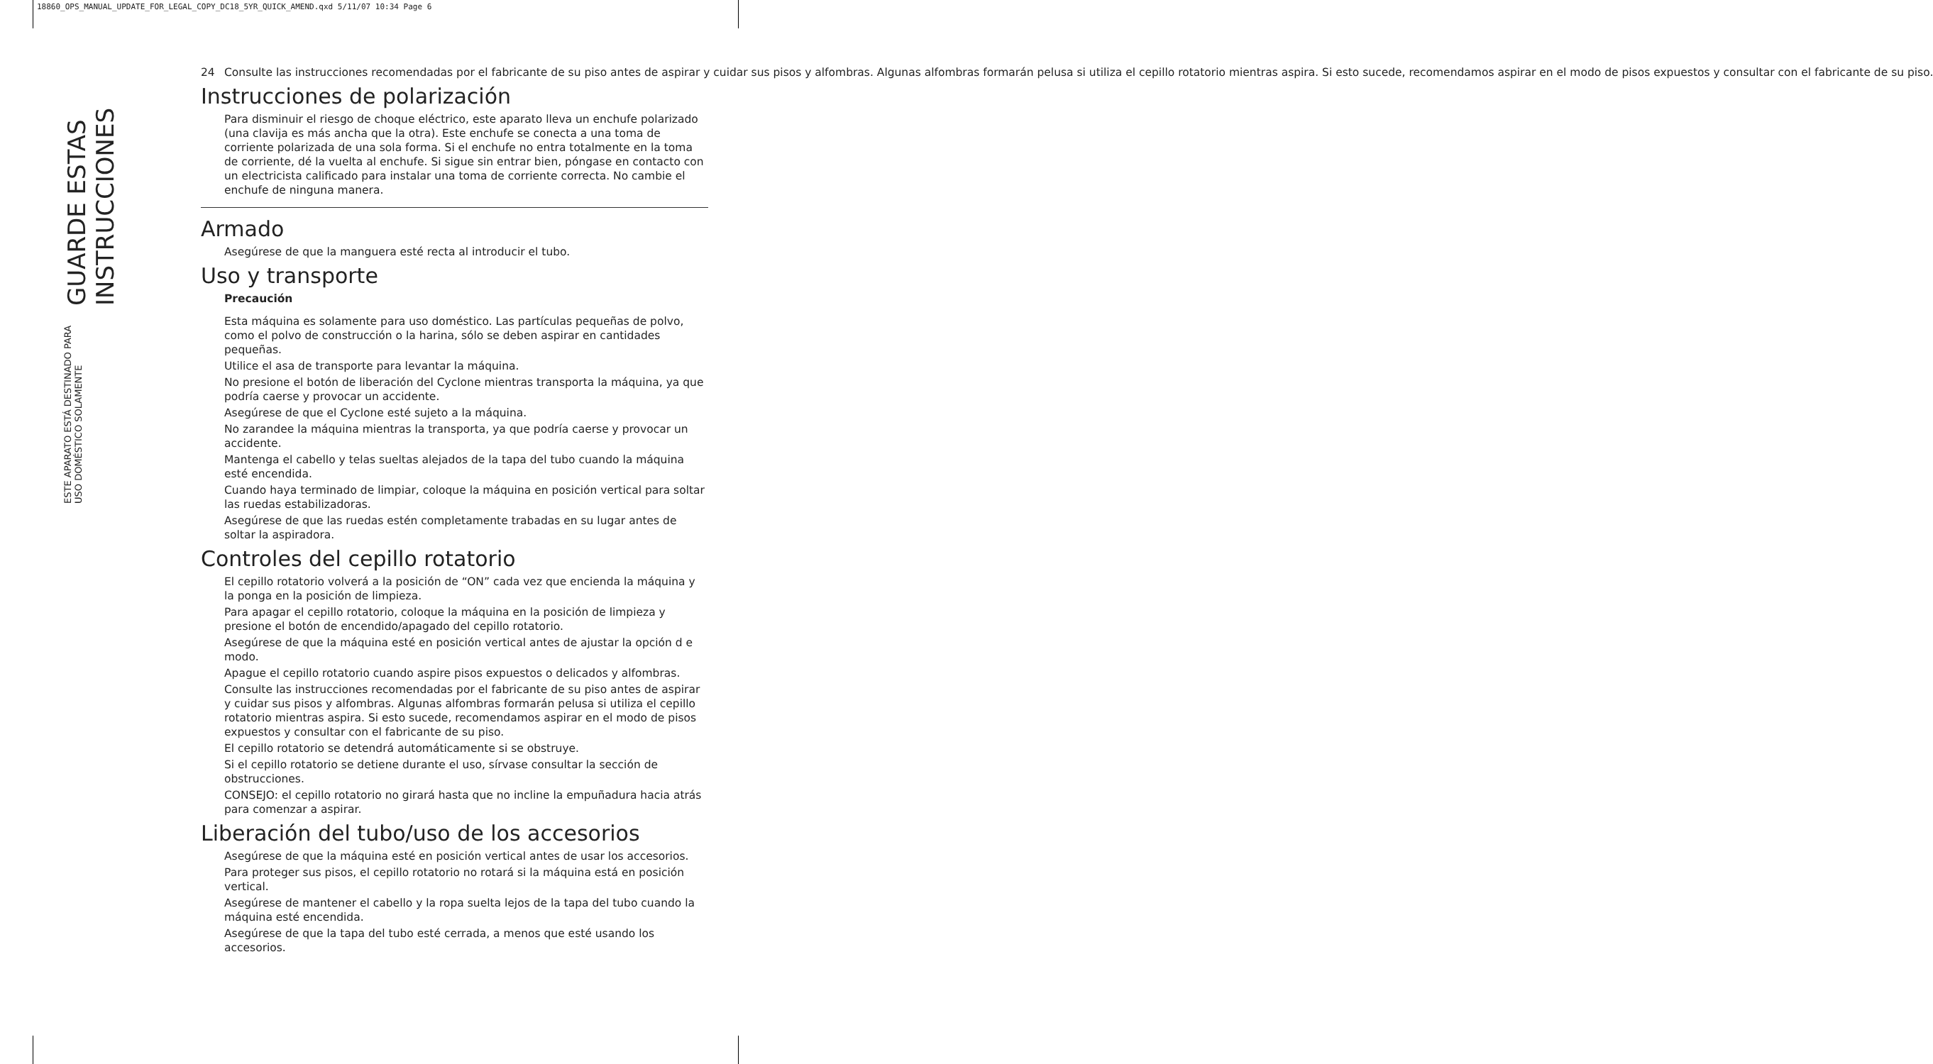18860_OPS_MANUAL_UPDATE_FOR_LEGAL_COPY_DC18_5YR_QUICK_AMEND.qxd 5/11/07 10:34 Page 6
GUARDE ESTAS INSTRUCCIONES
ESTE APARATO ESTÁ DESTINADO PARA USO DOMÉSTICO SOLAMENTE
24 Consulte las instrucciones recomendadas por el fabricante de su piso antes de aspirar y cuidar sus pisos y alfombras. Algunas alfombras formarán pelusa si utiliza el cepillo rotatorio mientras aspira. Si esto sucede, recomendamos aspirar en el modo de pisos expuestos y consultar con el fabricante de su piso.
Instrucciones de polarización
Para disminuir el riesgo de choque eléctrico, este aparato lleva un enchufe polarizado (una clavija es más ancha que la otra). Este enchufe se conecta a una toma de corriente polarizada de una sola forma. Si el enchufe no entra totalmente en la toma de corriente, dé la vuelta al enchufe. Si sigue sin entrar bien, póngase en contacto con un electricista calificado para instalar una toma de corriente correcta. No cambie el enchufe de ninguna manera.
Armado
Asegúrese de que la manguera esté recta al introducir el tubo.
Uso y transporte
Precaución
Esta máquina es solamente para uso doméstico. Las partículas pequeñas de polvo, como el polvo de construcción o la harina, sólo se deben aspirar en cantidades pequeñas.
Utilice el asa de transporte para levantar la máquina.
No presione el botón de liberación del Cyclone mientras transporta la máquina, ya que podría caerse y provocar un accidente.
Asegúrese de que el Cyclone esté sujeto a la máquina.
No zarandee la máquina mientras la transporta, ya que podría caerse y provocar un accidente.
Mantenga el cabello y telas sueltas alejados de la tapa del tubo cuando la máquina esté encendida.
Cuando haya terminado de limpiar, coloque la máquina en posición vertical para soltar las ruedas estabilizadoras.
Asegúrese de que las ruedas estén completamente trabadas en su lugar antes de soltar la aspiradora.
Controles del cepillo rotatorio
El cepillo rotatorio volverá a la posición de “ON” cada vez que encienda la máquina y la ponga en la posición de limpieza.
Para apagar el cepillo rotatorio, coloque la máquina en la posición de limpieza y presione el botón de encendido/apagado del cepillo rotatorio.
Asegúrese de que la máquina esté en posición vertical antes de ajustar la opción d e modo.
Apague el cepillo rotatorio cuando aspire pisos expuestos o delicados y alfombras.
Consulte las instrucciones recomendadas por el fabricante de su piso antes de aspirar y cuidar sus pisos y alfombras. Algunas alfombras formarán pelusa si utiliza el cepillo rotatorio mientras aspira. Si esto sucede, recomendamos aspirar en el modo de pisos expuestos y consultar con el fabricante de su piso.
El cepillo rotatorio se detendrá automáticamente si se obstruye.
Si el cepillo rotatorio se detiene durante el uso, sírvase consultar la sección de obstrucciones.
CONSEJO: el cepillo rotatorio no girará hasta que no incline la empuñadura hacia atrás para comenzar a aspirar.
Liberación del tubo/uso de los accesorios
Asegúrese de que la máquina esté en posición vertical antes de usar los accesorios.
Para proteger sus pisos, el cepillo rotatorio no rotará si la máquina está en posición vertical.
Asegúrese de mantener el cabello y la ropa suelta lejos de la tapa del tubo cuando la máquina esté encendida.
Asegúrese de que la tapa del tubo esté cerrada, a menos que esté usando los accesorios.